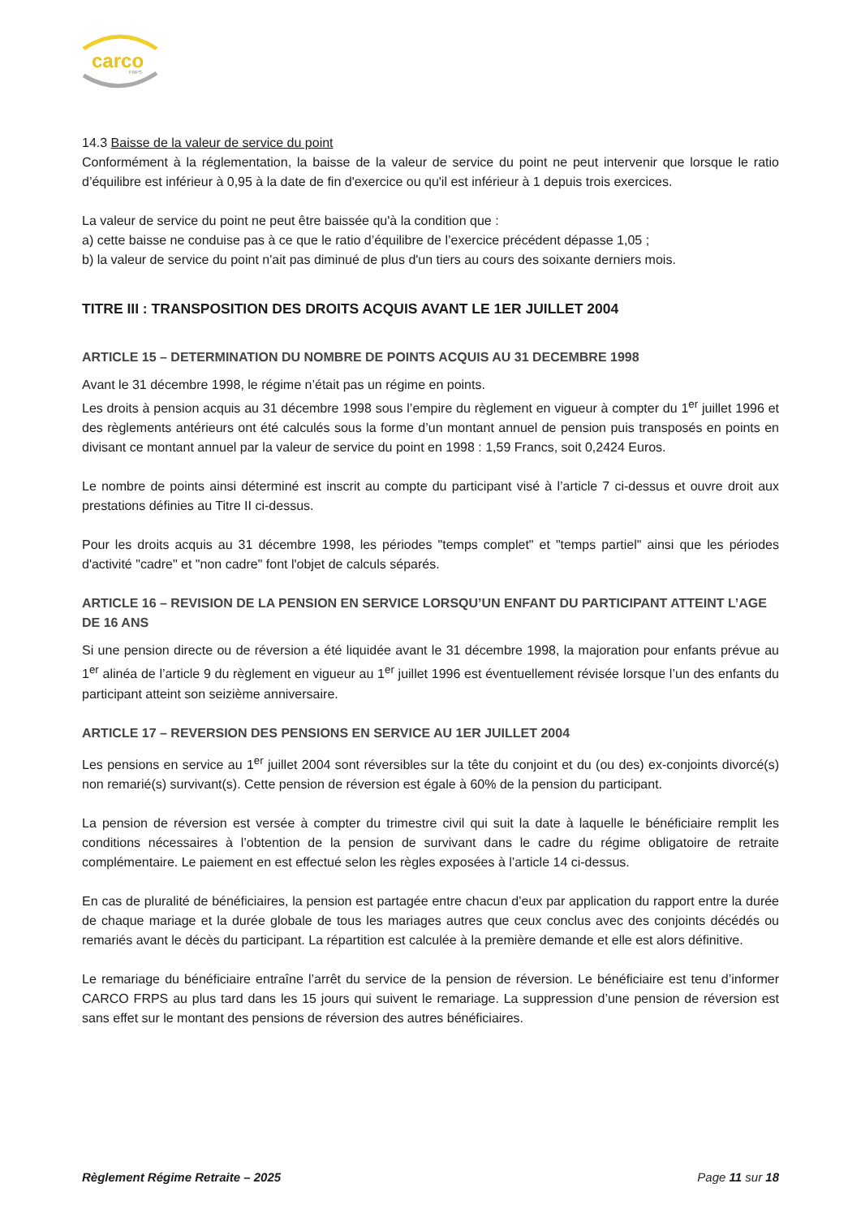carco
FRPS
14.3 Baisse de la valeur de service du point
Conformément à la réglementation, la baisse de la valeur de service du point ne peut intervenir que lorsque le ratio d’équilibre est inférieur à 0,95 à la date de fin d'exercice ou qu'il est inférieur à 1 depuis trois exercices.
La valeur de service du point ne peut être baissée qu'à la condition que :
a) cette baisse ne conduise pas à ce que le ratio d’équilibre de l’exercice précédent dépasse 1,05 ;
b) la valeur de service du point n'ait pas diminué de plus d'un tiers au cours des soixante derniers mois.
TITRE III : TRANSPOSITION DES DROITS ACQUIS AVANT LE 1ER JUILLET 2004
ARTICLE 15 – DETERMINATION DU NOMBRE DE POINTS ACQUIS AU 31 DECEMBRE 1998
Avant le 31 décembre 1998, le régime n’était pas un régime en points.
Les droits à pension acquis au 31 décembre 1998 sous l’empire du règlement en vigueur à compter du 1<sup>er</sup> juillet 1996 et des règlements antérieurs ont été calculés sous la forme d’un montant annuel de pension puis transposés en points en divisant ce montant annuel par la valeur de service du point en 1998 : 1,59 Francs, soit 0,2424 Euros.
Le nombre de points ainsi déterminé est inscrit au compte du participant visé à l’article 7 ci-dessus et ouvre droit aux prestations définies au Titre II ci-dessus.
Pour les droits acquis au 31 décembre 1998, les périodes "temps complet" et "temps partiel" ainsi que les périodes d'activité "cadre" et "non cadre" font l'objet de calculs séparés.
ARTICLE 16 – REVISION DE LA PENSION EN SERVICE LORSQU’UN ENFANT DU PARTICIPANT ATTEINT L’AGE DE 16 ANS
Si une pension directe ou de réversion a été liquidée avant le 31 décembre 1998, la majoration pour enfants prévue au 1<sup>er</sup> alinéa de l’article 9 du règlement en vigueur au 1<sup>er</sup> juillet 1996 est éventuellement révisée lorsque l’un des enfants du participant atteint son seizième anniversaire.
ARTICLE 17 – REVERSION DES PENSIONS EN SERVICE AU 1ER JUILLET 2004
Les pensions en service au 1<sup>er</sup> juillet 2004 sont réversibles sur la tête du conjoint et du (ou des) ex-conjoints divorcé(s) non remarié(s) survivant(s). Cette pension de réversion est égale à 60% de la pension du participant.
La pension de réversion est versée à compter du trimestre civil qui suit la date à laquelle le bénéficiaire remplit les conditions nécessaires à l’obtention de la pension de survivant dans le cadre du régime obligatoire de retraite complémentaire. Le paiement en est effectué selon les règles exposées à l’article 14 ci-dessus.
En cas de pluralité de bénéficiaires, la pension est partagée entre chacun d’eux par application du rapport entre la durée de chaque mariage et la durée globale de tous les mariages autres que ceux conclus avec des conjoints décédés ou remariés avant le décès du participant. La répartition est calculée à la première demande et elle est alors définitive.
Le remariage du bénéficiaire entraîne l’arrêt du service de la pension de réversion. Le bénéficiaire est tenu d’informer CARCO FRPS au plus tard dans les 15 jours qui suivent le remariage. La suppression d’une pension de réversion est sans effet sur le montant des pensions de réversion des autres bénéficiaires.
Règlement Régime Retraite – 2025 Page 11 sur 18